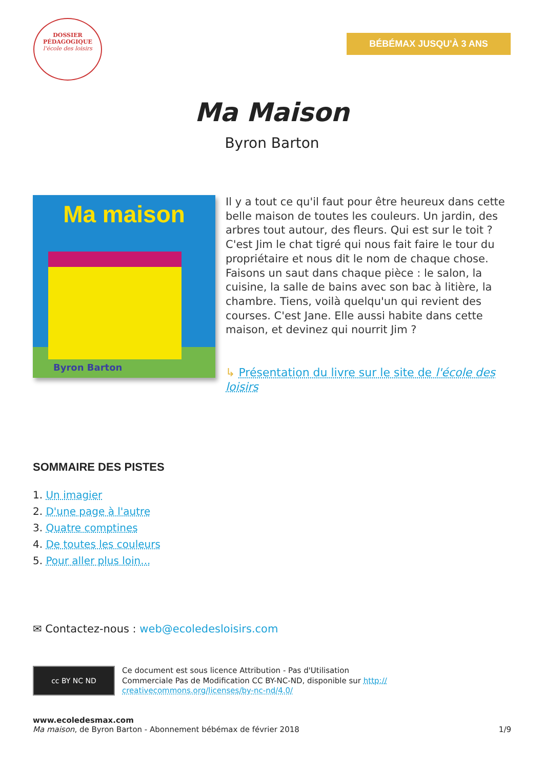DOSSIER
PÉDAGOGIQUE
l'école des loisirs
BÉBÉMAX JUSQU'À 3 ANS
Ma Maison
Byron Barton
Ma maison
Byron Barton
Il y a tout ce qu'il faut pour être heureux dans cette belle maison de toutes les couleurs. Un jardin, des arbres tout autour, des fleurs. Qui est sur le toit ? C'est Jim le chat tigré qui nous fait faire le tour du propriétaire et nous dit le nom de chaque chose. Faisons un saut dans chaque pièce : le salon, la cuisine, la salle de bains avec son bac à litière, la chambre. Tiens, voilà quelqu'un qui revient des courses. C'est Jane. Elle aussi habite dans cette maison, et devinez qui nourrit Jim ?
↳ Présentation du livre sur le site de l'école des loisirs
SOMMAIRE DES PISTES
1. Un imagier
2. D'une page à l'autre
3. Quatre comptines
4. De toutes les couleurs
5. Pour aller plus loin...
✉ Contactez-nous : web@ecoledesloisirs.com
cc BY NC ND
Ce document est sous licence Attribution - Pas d'Utilisation
Commerciale Pas de Modification CC BY-NC-ND, disponible sur http://
creativecommons.org/licenses/by-nc-nd/4.0/
www.ecoledesmax.com
Ma maison, de Byron Barton - Abonnement bébémax de février 2018
1/9